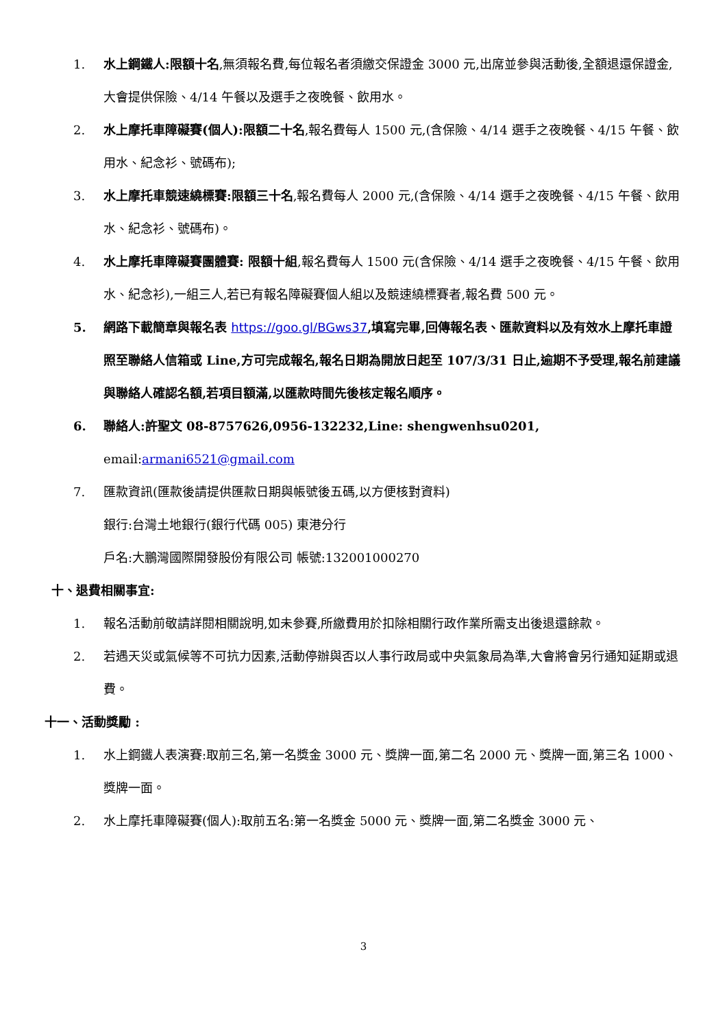1. 水上鋼鐵人:限額十名,無須報名費,每位報名者須繳交保證金 3000 元,出席並參與活動後,全額退還保證金,大會提供保險、4/14 午餐以及選手之夜晚餐、飲用水。
2. 水上摩托車障礙賽(個人):限額二十名,報名費每人 1500 元,(含保險、4/14 選手之夜晚餐、4/15 午餐、飲用水、紀念衫、號碼布);
3. 水上摩托車競速繞標賽:限額三十名,報名費每人 2000 元,(含保險、4/14 選手之夜晚餐、4/15 午餐、飲用水、紀念衫、號碼布)。
4. 水上摩托車障礙賽團體賽: 限額十組,報名費每人 1500 元(含保險、4/14 選手之夜晚餐、4/15 午餐、飲用水、紀念衫),一組三人,若已有報名障礙賽個人組以及競速繞標賽者,報名費 500 元。
5. 網路下載簡章與報名表 https://goo.gl/BGws37,填寫完畢,回傳報名表、匯款資料以及有效水上摩托車證照至聯絡人信箱或 Line,方可完成報名,報名日期為開放日起至 107/3/31 日止,逾期不予受理,報名前建議與聯絡人確認名額,若項目額滿,以匯款時間先後核定報名順序。
6. 聯絡人:許聖文 08-8757626,0956-132232,Line: shengwenhsu0201,
email:armani6521@gmail.com
7. 匯款資訊(匯款後請提供匯款日期與帳號後五碼,以方便核對資料)
銀行:台灣土地銀行(銀行代碼 005) 東港分行
戶名:大鵬灣國際開發股份有限公司 帳號:132001000270
十、退費相關事宜:
1. 報名活動前敬請詳閱相關說明,如未參賽,所繳費用於扣除相關行政作業所需支出後退還餘款。
2. 若遇天災或氣候等不可抗力因素,活動停辦與否以人事行政局或中央氣象局為準,大會將會另行通知延期或退費。
十一、活動獎勵 :
1. 水上鋼鐵人表演賽:取前三名,第一名獎金 3000 元、獎牌一面,第二名 2000 元、獎牌一面,第三名 1000、獎牌一面。
2. 水上摩托車障礙賽(個人):取前五名:第一名獎金 5000 元、獎牌一面,第二名獎金 3000 元、
3